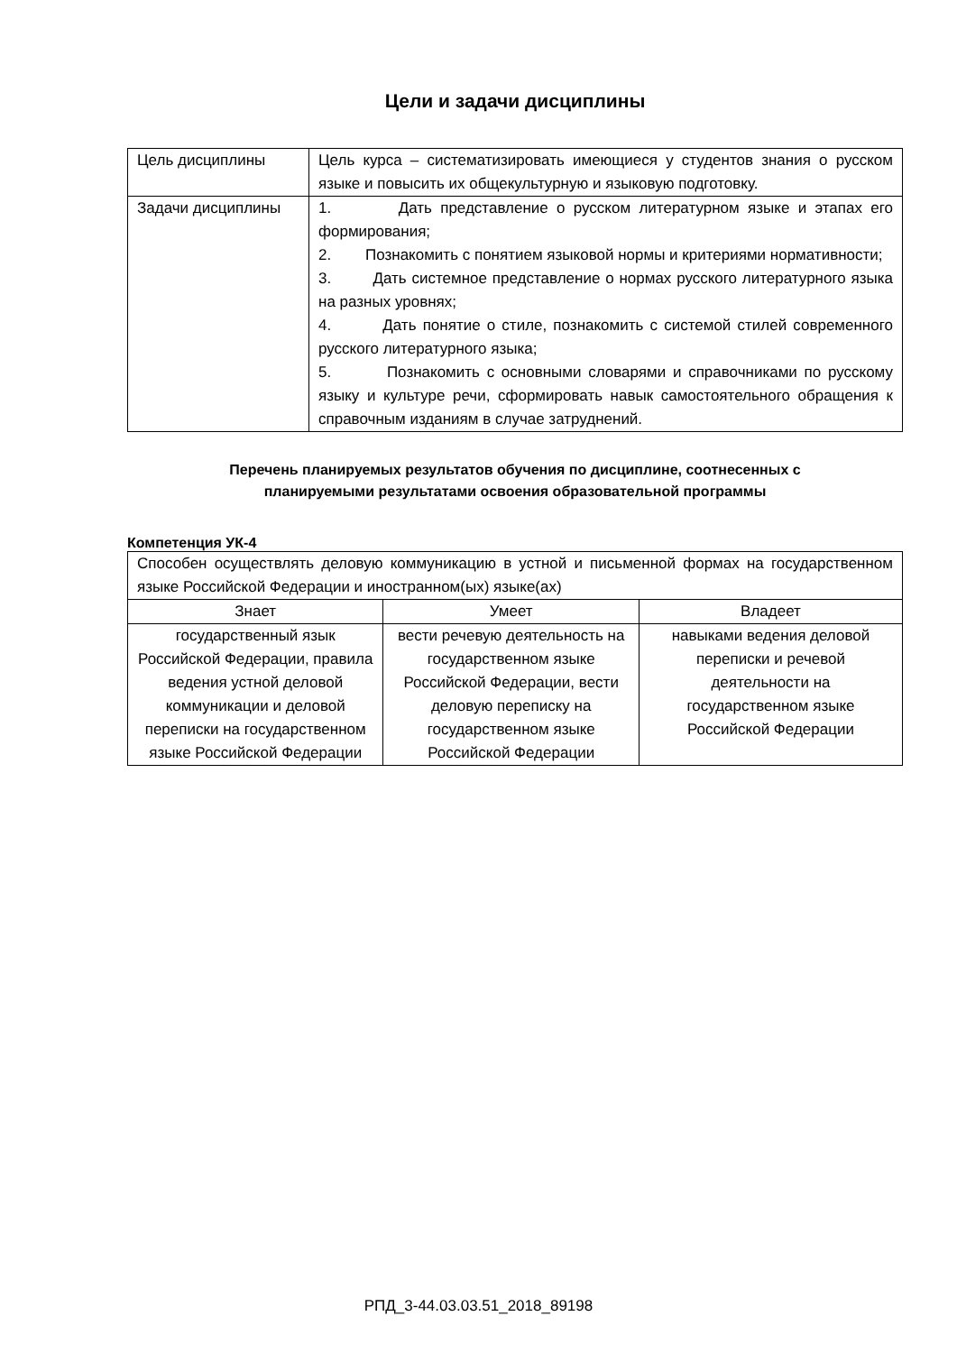Цели и задачи дисциплины
| Цель дисциплины | Цель курса – систематизировать имеющиеся у студентов знания о русском языке и повысить их общекультурную и языковую подготовку. |
| Задачи дисциплины | 1. Дать представление о русском литературном языке и этапах его формирования; 2. Познакомить с понятием языковой нормы и критериями нормативности; 3. Дать системное представление о нормах русского литературного языка на разных уровнях; 4. Дать понятие о стиле, познакомить с системой стилей современного русского литературного языка; 5. Познакомить с основными словарями и справочниками по русскому языку и культуре речи, сформировать навык самостоятельного обращения к справочным изданиям в случае затруднений. |
Перечень планируемых результатов обучения по дисциплине, соотнесенных с
планируемыми результатами освоения образовательной программы
Компетенция УК-4
| Способен осуществлять деловую коммуникацию в устной и письменной формах на государственном языке Российской Федерации и иностранном(ых) языке(ах) | | |
| Знает | Умеет | Владеет |
| государственный язык Российской Федерации, правила ведения устной деловой коммуникации и деловой переписки на государственном языке Российской Федерации | вести речевую деятельность на государственном языке Российской Федерации, вести деловую переписку на государственном языке Российской Федерации | навыками ведения деловой переписки и речевой деятельности на государственном языке Российской Федерации |
РПД_3-44.03.03.51_2018_89198